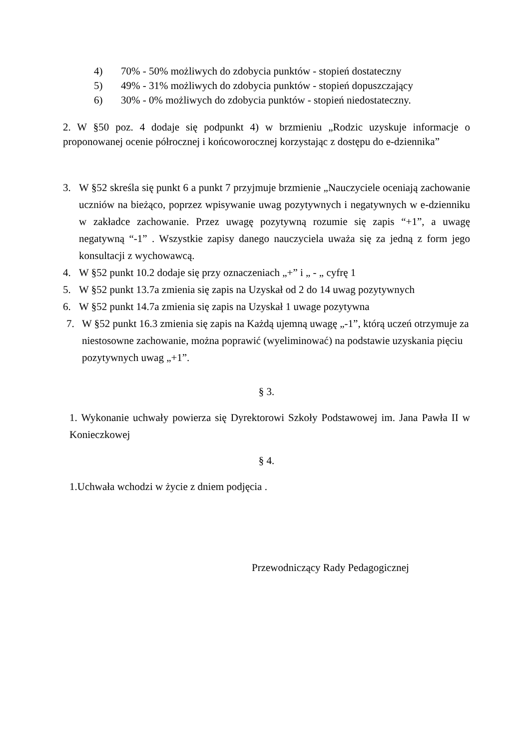4) 70% - 50% możliwych do zdobycia punktów - stopień dostateczny
5) 49% - 31% możliwych do zdobycia punktów - stopień dopuszczający
6) 30% - 0% możliwych do zdobycia punktów - stopień niedostateczny.
2. W §50 poz. 4 dodaje się podpunkt 4) w brzmieniu „Rodzic uzyskuje informacje o proponowanej ocenie półrocznej i końcoworocznej korzystając z dostępu do e-dziennika”
3. W §52 skreśla się punkt 6 a punkt 7 przyjmuje brzmienie „Nauczyciele oceniają zachowanie uczniów na bieżąco, poprzez wpisywanie uwag pozytywnych i negatywnych w e-dzienniku w zakładce zachowanie. Przez uwagę pozytywną rozumie się zapis “+1”, a uwagę negatywną “-1” . Wszystkie zapisy danego nauczyciela uważa się za jedną z form jego konsultacji z wychowawcą.
4. W §52 punkt 10.2 dodaje się przy oznaczeniach „+” i „ - „ cyfrę 1
5. W §52 punkt 13.7a zmienia się zapis na Uzyskał od 2 do 14 uwag pozytywnych
6. W §52 punkt 14.7a zmienia się zapis na Uzyskał 1 uwage pozytywna
7. W §52 punkt 16.3 zmienia się zapis na Każdą ujemną uwagę „-1”, którą uczeń otrzymuje za niestosowne zachowanie, można poprawić (wyeliminować) na podstawie uzyskania pięciu pozytywnych uwag „+1”.
§ 3.
1. Wykonanie uchwały powierza się Dyrektorowi Szkoły Podstawowej im. Jana Pawła II w Konieczkowej
§ 4.
1.Uchwała wchodzi w życie z dniem podjęcia .
Przewodniczący Rady Pedagogicznej